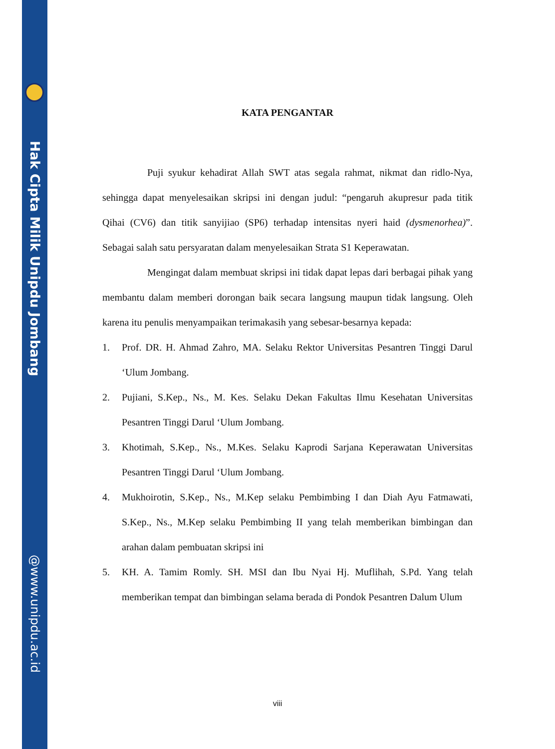Hak Cipta Milik Unipdu Jombang
@www.unipdu.ac.id
KATA PENGANTAR
Puji syukur kehadirat Allah SWT atas segala rahmat, nikmat dan ridlo-Nya, sehingga dapat menyelesaikan skripsi ini dengan judul: “pengaruh akupresur pada titik Qihai (CV6) dan titik sanyijiao (SP6) terhadap intensitas nyeri haid (dysmenorhea)”. Sebagai salah satu persyaratan dalam menyelesaikan Strata S1 Keperawatan.
Mengingat dalam membuat skripsi ini tidak dapat lepas dari berbagai pihak yang membantu dalam memberi dorongan baik secara langsung maupun tidak langsung. Oleh karena itu penulis menyampaikan terimakasih yang sebesar-besarnya kepada:
1. Prof. DR. H. Ahmad Zahro, MA. Selaku Rektor Universitas Pesantren Tinggi Darul ‘Ulum Jombang.
2. Pujiani, S.Kep., Ns., M. Kes. Selaku Dekan Fakultas Ilmu Kesehatan Universitas Pesantren Tinggi Darul ‘Ulum Jombang.
3. Khotimah, S.Kep., Ns., M.Kes. Selaku Kaprodi Sarjana Keperawatan Universitas Pesantren Tinggi Darul ‘Ulum Jombang.
4. Mukhoirotin, S.Kep., Ns., M.Kep selaku Pembimbing I dan Diah Ayu Fatmawati, S.Kep., Ns., M.Kep selaku Pembimbing II yang telah memberikan bimbingan dan arahan dalam pembuatan skripsi ini
5. KH. A. Tamim Romly. SH. MSI dan Ibu Nyai Hj. Muflihah, S.Pd. Yang telah memberikan tempat dan bimbingan selama berada di Pondok Pesantren Dalum Ulum
viii